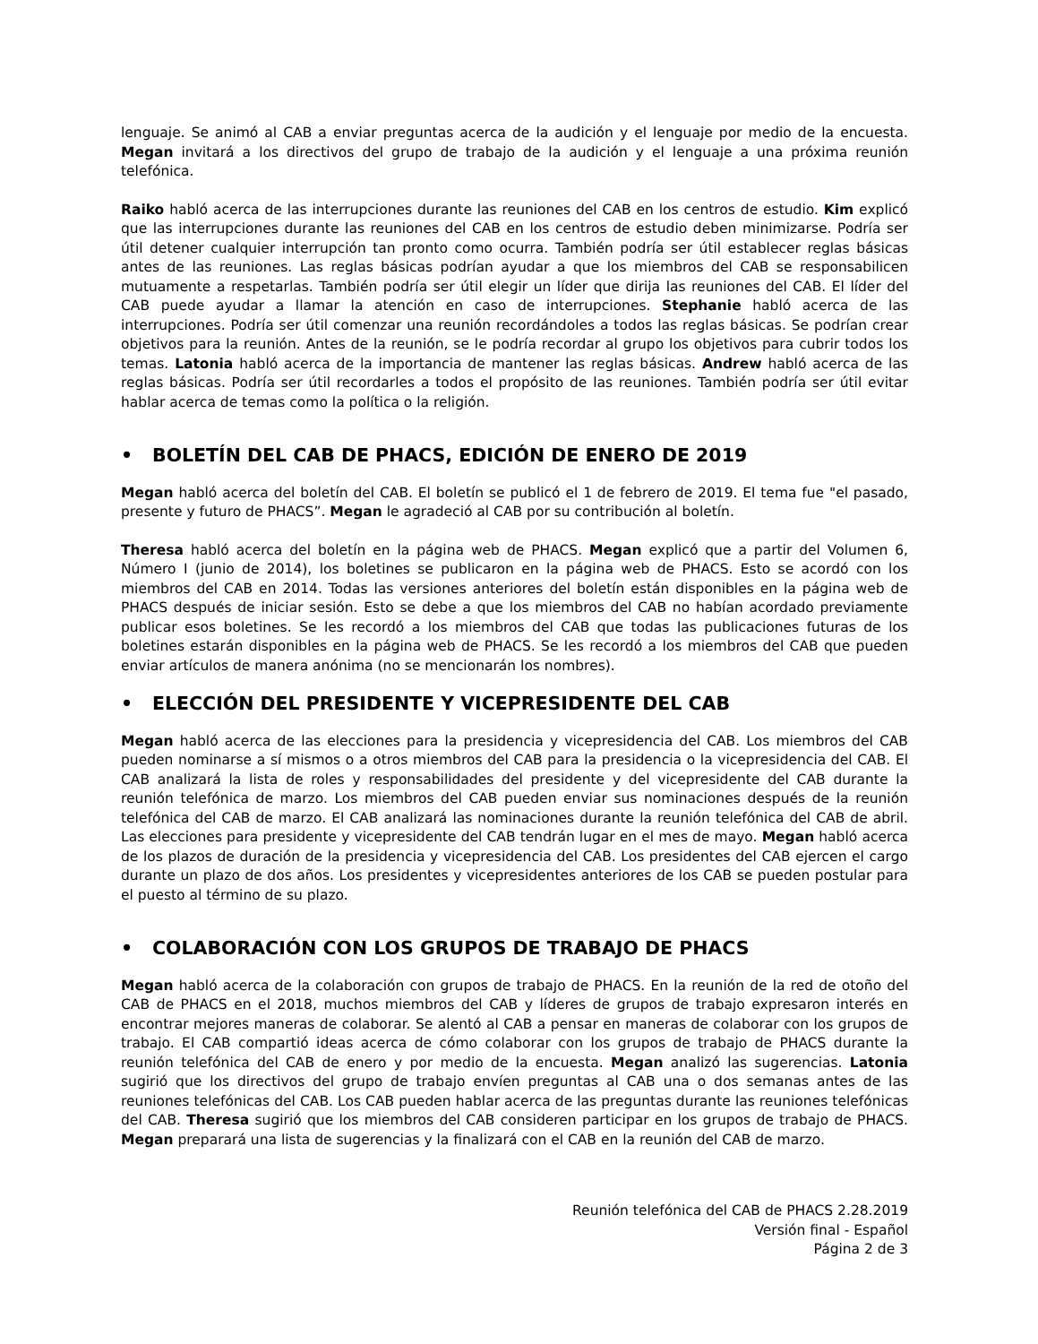lenguaje. Se animó al CAB a enviar preguntas acerca de la audición y el lenguaje por medio de la encuesta. Megan invitará a los directivos del grupo de trabajo de la audición y el lenguaje a una próxima reunión telefónica.
Raiko habló acerca de las interrupciones durante las reuniones del CAB en los centros de estudio. Kim explicó que las interrupciones durante las reuniones del CAB en los centros de estudio deben minimizarse. Podría ser útil detener cualquier interrupción tan pronto como ocurra. También podría ser útil establecer reglas básicas antes de las reuniones. Las reglas básicas podrían ayudar a que los miembros del CAB se responsabilicen mutuamente a respetarlas. También podría ser útil elegir un líder que dirija las reuniones del CAB. El líder del CAB puede ayudar a llamar la atención en caso de interrupciones. Stephanie habló acerca de las interrupciones. Podría ser útil comenzar una reunión recordándoles a todos las reglas básicas. Se podrían crear objetivos para la reunión. Antes de la reunión, se le podría recordar al grupo los objetivos para cubrir todos los temas. Latonia habló acerca de la importancia de mantener las reglas básicas. Andrew habló acerca de las reglas básicas. Podría ser útil recordarles a todos el propósito de las reuniones. También podría ser útil evitar hablar acerca de temas como la política o la religión.
• BOLETÍN DEL CAB DE PHACS, EDICIÓN DE ENERO DE 2019
Megan habló acerca del boletín del CAB. El boletín se publicó el 1 de febrero de 2019. El tema fue "el pasado, presente y futuro de PHACS”. Megan le agradeció al CAB por su contribución al boletín.
Theresa habló acerca del boletín en la página web de PHACS. Megan explicó que a partir del Volumen 6, Número I (junio de 2014), los boletines se publicaron en la página web de PHACS. Esto se acordó con los miembros del CAB en 2014. Todas las versiones anteriores del boletín están disponibles en la página web de PHACS después de iniciar sesión. Esto se debe a que los miembros del CAB no habían acordado previamente publicar esos boletines. Se les recordó a los miembros del CAB que todas las publicaciones futuras de los boletines estarán disponibles en la página web de PHACS. Se les recordó a los miembros del CAB que pueden enviar artículos de manera anónima (no se mencionarán los nombres).
• ELECCIÓN DEL PRESIDENTE Y VICEPRESIDENTE DEL CAB
Megan habló acerca de las elecciones para la presidencia y vicepresidencia del CAB. Los miembros del CAB pueden nominarse a sí mismos o a otros miembros del CAB para la presidencia o la vicepresidencia del CAB. El CAB analizará la lista de roles y responsabilidades del presidente y del vicepresidente del CAB durante la reunión telefónica de marzo. Los miembros del CAB pueden enviar sus nominaciones después de la reunión telefónica del CAB de marzo. El CAB analizará las nominaciones durante la reunión telefónica del CAB de abril. Las elecciones para presidente y vicepresidente del CAB tendrán lugar en el mes de mayo. Megan habló acerca de los plazos de duración de la presidencia y vicepresidencia del CAB. Los presidentes del CAB ejercen el cargo durante un plazo de dos años. Los presidentes y vicepresidentes anteriores de los CAB se pueden postular para el puesto al término de su plazo.
• COLABORACIÓN CON LOS GRUPOS DE TRABAJO DE PHACS
Megan habló acerca de la colaboración con grupos de trabajo de PHACS. En la reunión de la red de otoño del CAB de PHACS en el 2018, muchos miembros del CAB y líderes de grupos de trabajo expresaron interés en encontrar mejores maneras de colaborar. Se alentó al CAB a pensar en maneras de colaborar con los grupos de trabajo. El CAB compartió ideas acerca de cómo colaborar con los grupos de trabajo de PHACS durante la reunión telefónica del CAB de enero y por medio de la encuesta. Megan analizó las sugerencias. Latonia sugirió que los directivos del grupo de trabajo envíen preguntas al CAB una o dos semanas antes de las reuniones telefónicas del CAB. Los CAB pueden hablar acerca de las preguntas durante las reuniones telefónicas del CAB. Theresa sugirió que los miembros del CAB consideren participar en los grupos de trabajo de PHACS. Megan preparará una lista de sugerencias y la finalizará con el CAB en la reunión del CAB de marzo.
Reunión telefónica del CAB de PHACS 2.28.2019
Versión final - Español
Página 2 de 3